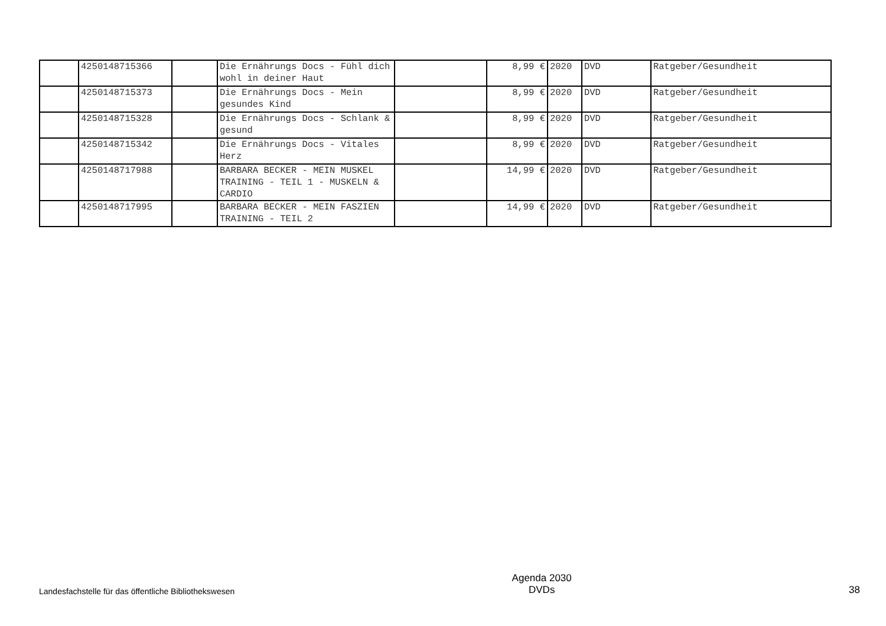| | 4250148715366 | | Die Ernährungs Docs - Fühl dich wohl in deiner Haut | | 8,99 € | 2020 | DVD | Ratgeber/Gesundheit |
| | 4250148715373 | | Die Ernährungs Docs - Mein gesundes Kind | | 8,99 € | 2020 | DVD | Ratgeber/Gesundheit |
| | 4250148715328 | | Die Ernährungs Docs - Schlank & gesund | | 8,99 € | 2020 | DVD | Ratgeber/Gesundheit |
| | 4250148715342 | | Die Ernährungs Docs - Vitales Herz | | 8,99 € | 2020 | DVD | Ratgeber/Gesundheit |
| | 4250148717988 | | BARBARA BECKER - MEIN MUSKEL TRAINING - TEIL 1 - MUSKELN & CARDIO | | 14,99 € | 2020 | DVD | Ratgeber/Gesundheit |
| | 4250148717995 | | BARBARA BECKER - MEIN FASZIEN TRAINING - TEIL 2 | | 14,99 € | 2020 | DVD | Ratgeber/Gesundheit |
Landesfachstelle für das öffentliche Bibliothekswesen
Agenda 2030
DVDs
38